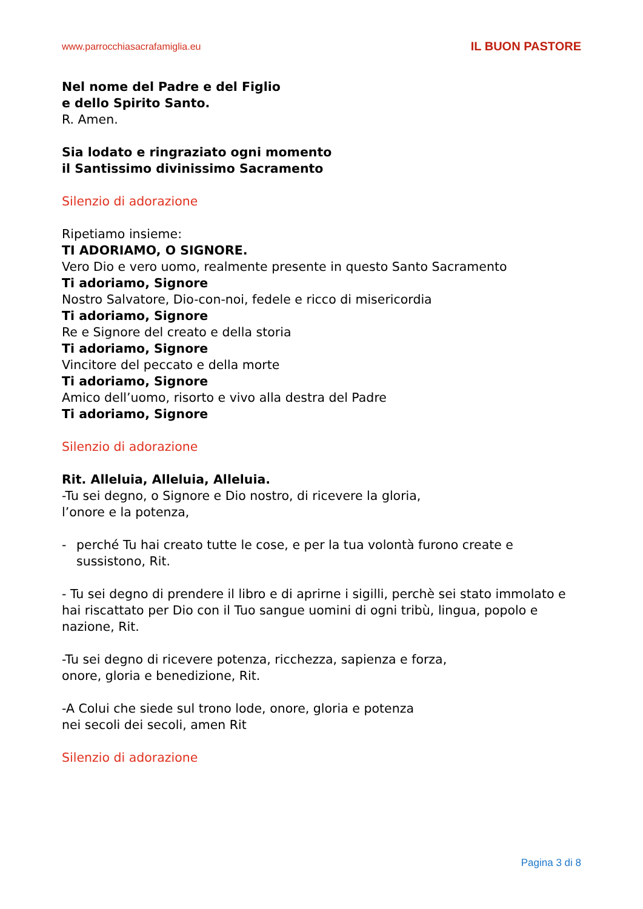www.parrocchiasacrafamiglia.eu IL BUON PASTORE
Nel nome del Padre e del Figlio
e dello Spirito Santo.
R. Amen.
Sia lodato e ringraziato ogni momento
il Santissimo divinissimo Sacramento
Silenzio di adorazione
Ripetiamo insieme:
TI ADORIAMO, O SIGNORE.
Vero Dio e vero uomo, realmente presente in questo Santo Sacramento
Ti adoriamo, Signore
Nostro Salvatore, Dio-con-noi, fedele e ricco di misericordia
Ti adoriamo, Signore
Re e Signore del creato e della storia
Ti adoriamo, Signore
Vincitore del peccato e della morte
Ti adoriamo, Signore
Amico dell’uomo, risorto e vivo alla destra del Padre
Ti adoriamo, Signore
Silenzio di adorazione
Rit. Alleluia, Alleluia, Alleluia.
-Tu sei degno, o Signore e Dio nostro, di ricevere la gloria,
l’onore e la potenza,
- perché Tu hai creato tutte le cose, e per la tua volontà furono create e sussistono, Rit.
- Tu sei degno di prendere il libro e di aprirne i sigilli, perchè sei stato immolato e hai riscattato per Dio con il Tuo sangue uomini di ogni tribù, lingua, popolo e nazione, Rit.
-Tu sei degno di ricevere potenza, ricchezza, sapienza e forza,
onore, gloria e benedizione, Rit.
-A Colui che siede sul trono lode, onore, gloria e potenza
nei secoli dei secoli, amen Rit
Silenzio di adorazione
Pagina 3 di 8